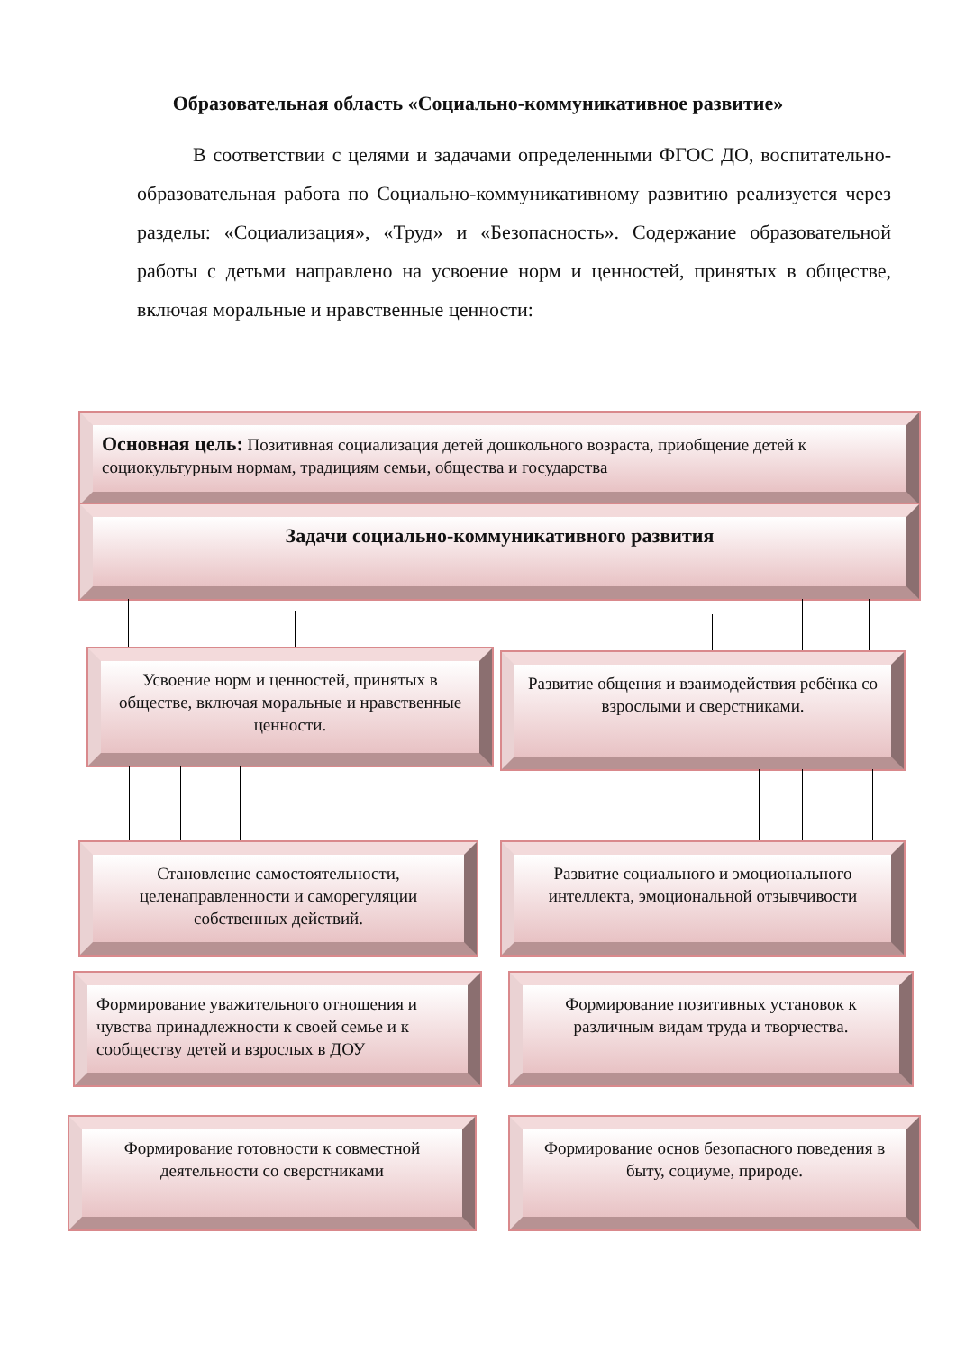Образовательная область «Социально-коммуникативное развитие»
В соответствии с целями и задачами определенными ФГОС ДО, воспитательно-образовательная работа по Социально-коммуникативному развитию реализуется через разделы: «Социализация», «Труд» и «Безопасность». Содержание образовательной работы с детьми направлено на усвоение норм и ценностей, принятых в обществе, включая моральные и нравственные ценности:
Основная цель: Позитивная социализация детей дошкольного возраста, приобщение детей к социокультурным нормам, традициям семьи, общества и государства
Задачи социально-коммуникативного развития
Усвоение норм и ценностей, принятых в обществе, включая моральные и нравственные ценности.
Развитие общения и взаимодействия ребёнка со взрослыми и сверстниками.
Становление самостоятельности, целенаправленности и саморегуляции собственных действий.
Развитие социального и эмоционального интеллекта, эмоциональной отзывчивости
Формирование уважительного отношения и чувства принадлежности к своей семье и к сообществу детей и взрослых в ДОУ
Формирование позитивных установок к различным видам труда и творчества.
Формирование готовности к совместной деятельности со сверстниками
Формирование основ безопасного поведения в быту, социуме, природе.